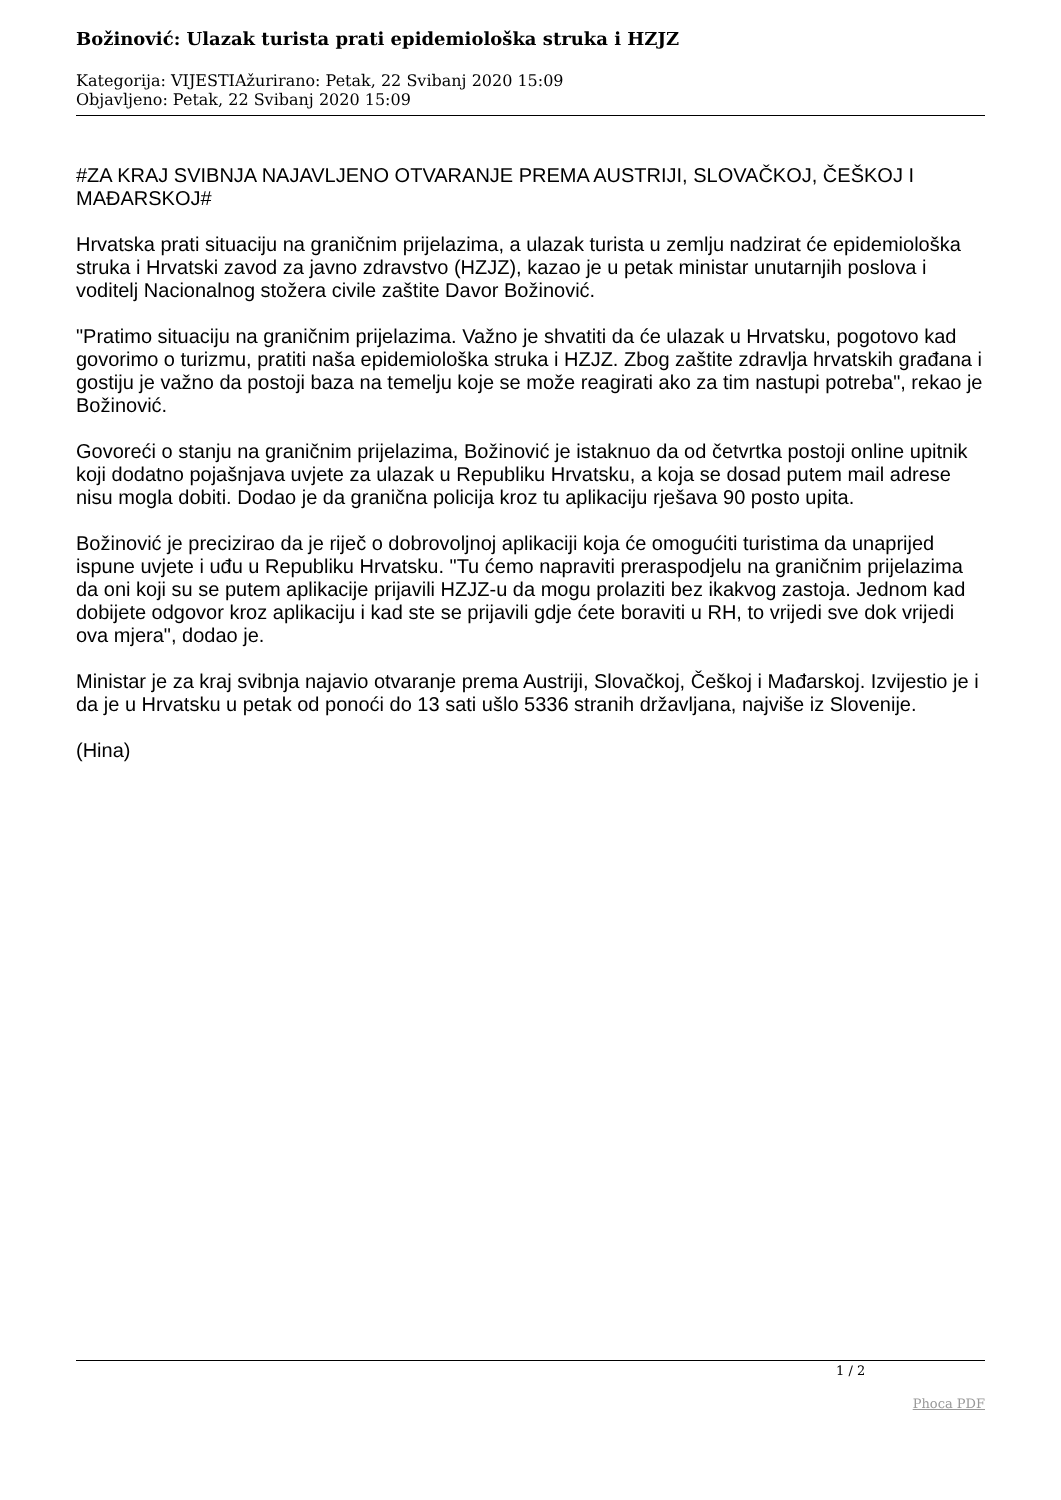Božinović: Ulazak turista prati epidemiološka struka i HZJZ
Kategorija: VIJESTIAžurirano: Petak, 22 Svibanj 2020 15:09
Objavljeno: Petak, 22 Svibanj 2020 15:09
#ZA KRAJ SVIBNJA NAJAVLJENO OTVARANJE PREMA AUSTRIJI, SLOVAČKOJ, ČEŠKOJ I MAĐARSKOJ#
Hrvatska prati situaciju na graničnim prijelazima, a ulazak turista u zemlju nadzirat će epidemiološka struka i Hrvatski zavod za javno zdravstvo (HZJZ), kazao je u petak ministar unutarnjih poslova i voditelj Nacionalnog stožera civile zaštite Davor Božinović.
"Pratimo situaciju na graničnim prijelazima. Važno je shvatiti da će ulazak u Hrvatsku, pogotovo kad govorimo o turizmu, pratiti naša epidemiološka struka i HZJZ. Zbog zaštite zdravlja hrvatskih građana i gostiju je važno da postoji baza na temelju koje se može reagirati ako za tim nastupi potreba", rekao je Božinović.
Govoreći o stanju na graničnim prijelazima, Božinović je istaknuo da od četvrtka postoji online upitnik koji dodatno pojašnjava uvjete za ulazak u Republiku Hrvatsku, a koja se dosad putem mail adrese nisu mogla dobiti. Dodao je da granična policija kroz tu aplikaciju rješava 90 posto upita.
Božinović je precizirao da je riječ o dobrovoljnoj aplikaciji koja će omogućiti turistima da unaprijed ispune uvjete i uđu u Republiku Hrvatsku. "Tu ćemo napraviti preraspodjelu na graničnim prijelazima da oni koji su se putem aplikacije prijavili HZJZ-u da mogu prolaziti bez ikakvog zastoja. Jednom kad dobijete odgovor kroz aplikaciju i kad ste se prijavili gdje ćete boraviti u RH, to vrijedi sve dok vrijedi ova mjera", dodao je.
Ministar je za kraj svibnja najavio otvaranje prema Austriji, Slovačkoj, Češkoj i Mađarskoj. Izvijestio je i da je u Hrvatsku u petak od ponoći do 13 sati ušlo 5336 stranih državljana, najviše iz Slovenije.
(Hina)
1 / 2
Phoca PDF